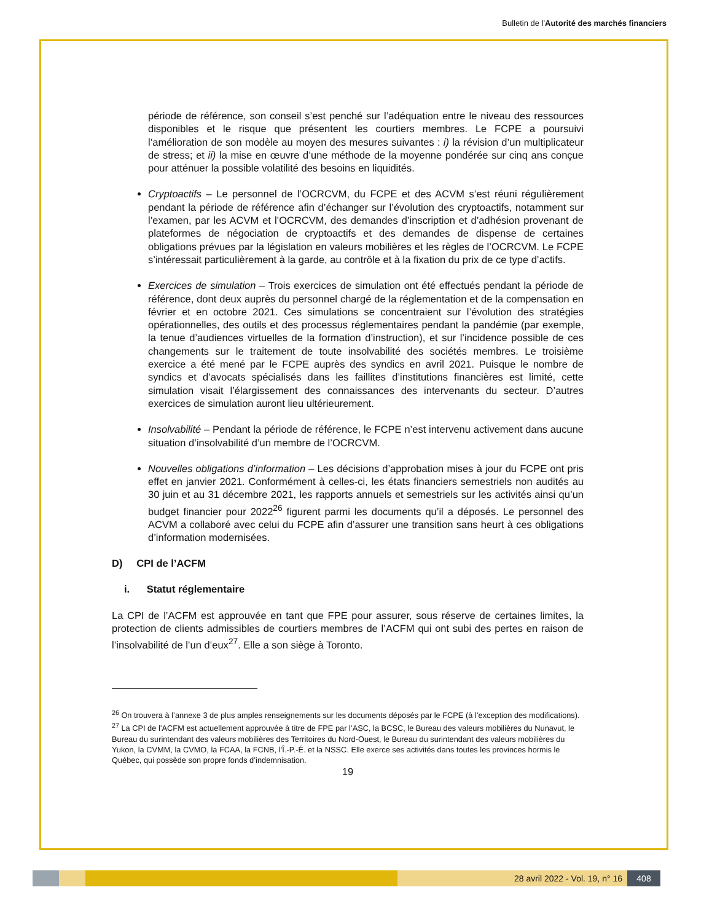Bulletin de l'Autorité des marchés financiers
période de référence, son conseil s’est penché sur l’adéquation entre le niveau des ressources disponibles et le risque que présentent les courtiers membres. Le FCPE a poursuivi l’amélioration de son modèle au moyen des mesures suivantes : i) la révision d’un multiplicateur de stress; et ii) la mise en œuvre d’une méthode de la moyenne pondérée sur cinq ans conçue pour atténuer la possible volatilité des besoins en liquidités.
Cryptoactifs – Le personnel de l’OCRCVM, du FCPE et des ACVM s’est réuni régulièrement pendant la période de référence afin d’échanger sur l’évolution des cryptoactifs, notamment sur l’examen, par les ACVM et l’OCRCVM, des demandes d’inscription et d’adhésion provenant de plateformes de négociation de cryptoactifs et des demandes de dispense de certaines obligations prévues par la législation en valeurs mobilières et les règles de l’OCRCVM. Le FCPE s’intéressait particulièrement à la garde, au contrôle et à la fixation du prix de ce type d’actifs.
Exercices de simulation – Trois exercices de simulation ont été effectués pendant la période de référence, dont deux auprès du personnel chargé de la réglementation et de la compensation en février et en octobre 2021. Ces simulations se concentraient sur l’évolution des stratégies opérationnelles, des outils et des processus réglementaires pendant la pandémie (par exemple, la tenue d’audiences virtuelles de la formation d’instruction), et sur l’incidence possible de ces changements sur le traitement de toute insolvabilité des sociétés membres. Le troisième exercice a été mené par le FCPE auprès des syndics en avril 2021. Puisque le nombre de syndics et d’avocats spécialisés dans les faillites d’institutions financières est limité, cette simulation visait l’élargissement des connaissances des intervenants du secteur. D’autres exercices de simulation auront lieu ultérieurement.
Insolvabilité – Pendant la période de référence, le FCPE n’est intervenu activement dans aucune situation d’insolvabilité d’un membre de l’OCRCVM.
Nouvelles obligations d’information – Les décisions d’approbation mises à jour du FCPE ont pris effet en janvier 2021. Conformément à celles-ci, les états financiers semestriels non audités au 30 juin et au 31 décembre 2021, les rapports annuels et semestriels sur les activités ainsi qu’un budget financier pour 2022<sup>26</sup> figurent parmi les documents qu’il a déposés. Le personnel des ACVM a collaboré avec celui du FCPE afin d’assurer une transition sans heurt à ces obligations d’information modernisées.
D) CPI de l’ACFM
i. Statut réglementaire
La CPI de l’ACFM est approuvée en tant que FPE pour assurer, sous réserve de certaines limites, la protection de clients admissibles de courtiers membres de l’ACFM qui ont subi des pertes en raison de l’insolvabilité de l’un d’eux<sup>27</sup>. Elle a son siège à Toronto.
<sup>26</sup> On trouvera à l’annexe 3 de plus amples renseignements sur les documents déposés par le FCPE (à l’exception des modifications).
<sup>27</sup> La CPI de l’ACFM est actuellement approuvée à titre de FPE par l’ASC, la BCSC, le Bureau des valeurs mobilières du Nunavut, le Bureau du surintendant des valeurs mobilières des Territoires du Nord-Ouest, le Bureau du surintendant des valeurs mobilières du Yukon, la CVMM, la CVMO, la FCAA, la FCNB, l’Î.-P.-É. et la NSSC. Elle exerce ses activités dans toutes les provinces hormis le Québec, qui possède son propre fonds d’indemnisation.
19
28 avril 2022 - Vol. 19, n° 16 408